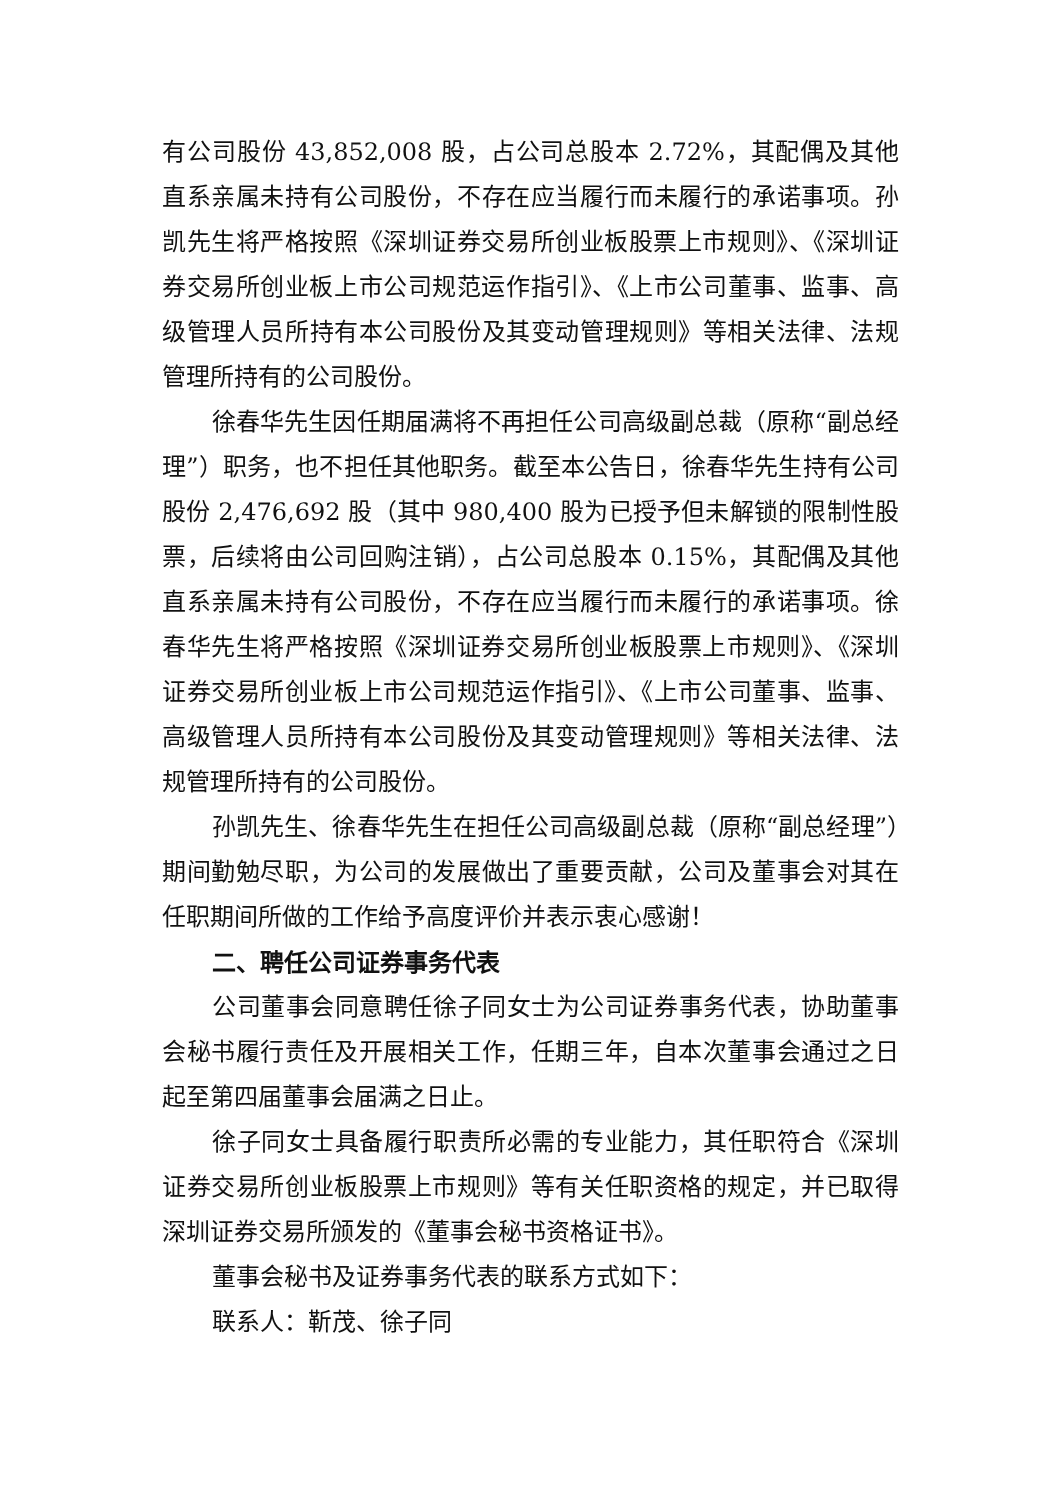有公司股份 43,852,008 股，占公司总股本 2.72%，其配偶及其他直系亲属未持有公司股份，不存在应当履行而未履行的承诺事项。孙凯先生将严格按照《深圳证券交易所创业板股票上市规则》、《深圳证券交易所创业板上市公司规范运作指引》、《上市公司董事、监事、高级管理人员所持有本公司股份及其变动管理规则》等相关法律、法规管理所持有的公司股份。
徐春华先生因任期届满将不再担任公司高级副总裁（原称“副总经理”）职务，也不担任其他职务。截至本公告日，徐春华先生持有公司股份 2,476,692 股（其中 980,400 股为已授予但未解锁的限制性股票，后续将由公司回购注销），占公司总股本 0.15%，其配偶及其他直系亲属未持有公司股份，不存在应当履行而未履行的承诺事项。徐春华先生将严格按照《深圳证券交易所创业板股票上市规则》、《深圳证券交易所创业板上市公司规范运作指引》、《上市公司董事、监事、高级管理人员所持有本公司股份及其变动管理规则》等相关法律、法规管理所持有的公司股份。
孙凯先生、徐春华先生在担任公司高级副总裁（原称“副总经理”）期间勤勉尽职，为公司的发展做出了重要贡献，公司及董事会对其在任职期间所做的工作给予高度评价并表示衷心感谢！
二、聘任公司证券事务代表
公司董事会同意聘任徐子同女士为公司证券事务代表，协助董事会秘书履行责任及开展相关工作，任期三年，自本次董事会通过之日起至第四届董事会届满之日止。
徐子同女士具备履行职责所必需的专业能力，其任职符合《深圳证券交易所创业板股票上市规则》等有关任职资格的规定，并已取得深圳证券交易所颁发的《董事会秘书资格证书》。
董事会秘书及证券事务代表的联系方式如下：
联系人：靳茂、徐子同